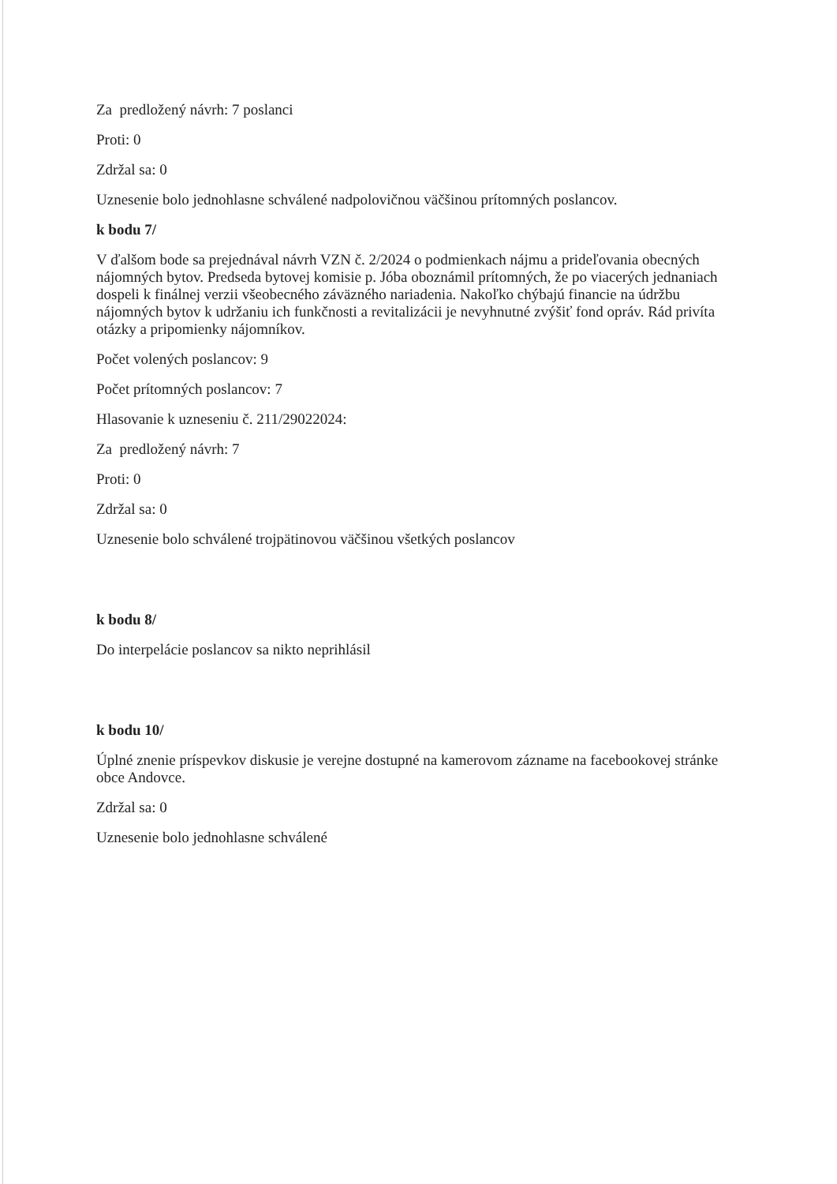Za predložený návrh: 7 poslanci
Proti: 0
Zdržal sa: 0
Uznesenie bolo jednohlasne schválené nadpolovičnou väčšinou prítomných poslancov.
k bodu 7/
V ďalšom bode sa prejednával návrh VZN č. 2/2024 o podmienkach nájmu a prideľovania obecných nájomných bytov. Predseda bytovej komisie p. Jóba oboznámil prítomných, že po viacerých jednaniach dospeli k finálnej verzii všeobecného záväzného nariadenia. Nakoľko chýbajú financie na údržbu nájomných bytov k udržaniu ich funkčnosti a revitalizácii je nevyhnutné zvýšiť fond opráv. Rád privíta otázky a pripomienky nájomníkov.
Počet volených poslancov: 9
Počet prítomných poslancov: 7
Hlasovanie k uzneseniu č. 211/29022024:
Za predložený návrh: 7
Proti: 0
Zdržal sa: 0
Uznesenie bolo schválené trojpätinovou väčšinou všetkých poslancov
k bodu 8/
Do interpelácie poslancov sa nikto neprihlásil
k bodu 10/
Úplné znenie príspevkov diskusie je verejne dostupné na kamerovom zázname na facebookovej stránke obce Andovce.
Zdržal sa: 0
Uznesenie bolo jednohlasne schválené